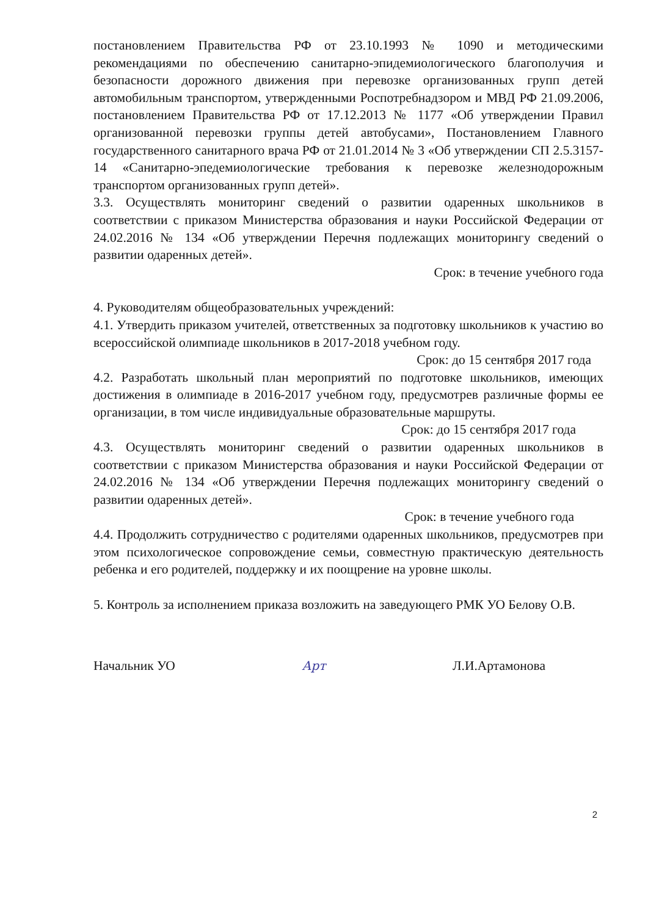постановлением Правительства РФ от 23.10.1993 № 1090 и методическими рекомендациями по обеспечению санитарно-эпидемиологического благополучия и безопасности дорожного движения при перевозке организованных групп детей автомобильным транспортом, утвержденными Роспотребнадзором и МВД РФ 21.09.2006, постановлением Правительства РФ от 17.12.2013 № 1177 «Об утверждении Правил организованной перевозки группы детей автобусами», Постановлением Главного государственного санитарного врача РФ от 21.01.2014 № 3 «Об утверждении СП 2.5.3157-14 «Санитарно-эпедемиологические требования к перевозке железнодорожным транспортом организованных групп детей».
3.3. Осуществлять мониторинг сведений о развитии одаренных школьников в соответствии с приказом Министерства образования и науки Российской Федерации от 24.02.2016 № 134 «Об утверждении Перечня подлежащих мониторингу сведений о развитии одаренных детей».
Срок: в течение учебного года
4. Руководителям общеобразовательных учреждений:
4.1. Утвердить приказом учителей, ответственных за подготовку школьников к участию во всероссийской олимпиаде школьников в 2017-2018 учебном году.
Срок: до 15 сентября 2017 года
4.2. Разработать школьный план мероприятий по подготовке школьников, имеющих достижения в олимпиаде в 2016-2017 учебном году, предусмотрев различные формы ее организации, в том числе индивидуальные образовательные маршруты.
Срок: до 15 сентября 2017 года
4.3. Осуществлять мониторинг сведений о развитии одаренных школьников в соответствии с приказом Министерства образования и науки Российской Федерации от 24.02.2016 № 134 «Об утверждении Перечня подлежащих мониторингу сведений о развитии одаренных детей».
Срок: в течение учебного года
4.4. Продолжить сотрудничество с родителями одаренных школьников, предусмотрев при этом психологическое сопровождение семьи, совместную практическую деятельность ребенка и его родителей, поддержку и их поощрение на уровне школы.
5. Контроль за исполнением приказа возложить на заведующего РМК УО Белову О.В.
Начальник УО Арт Л.И.Артамонова
2